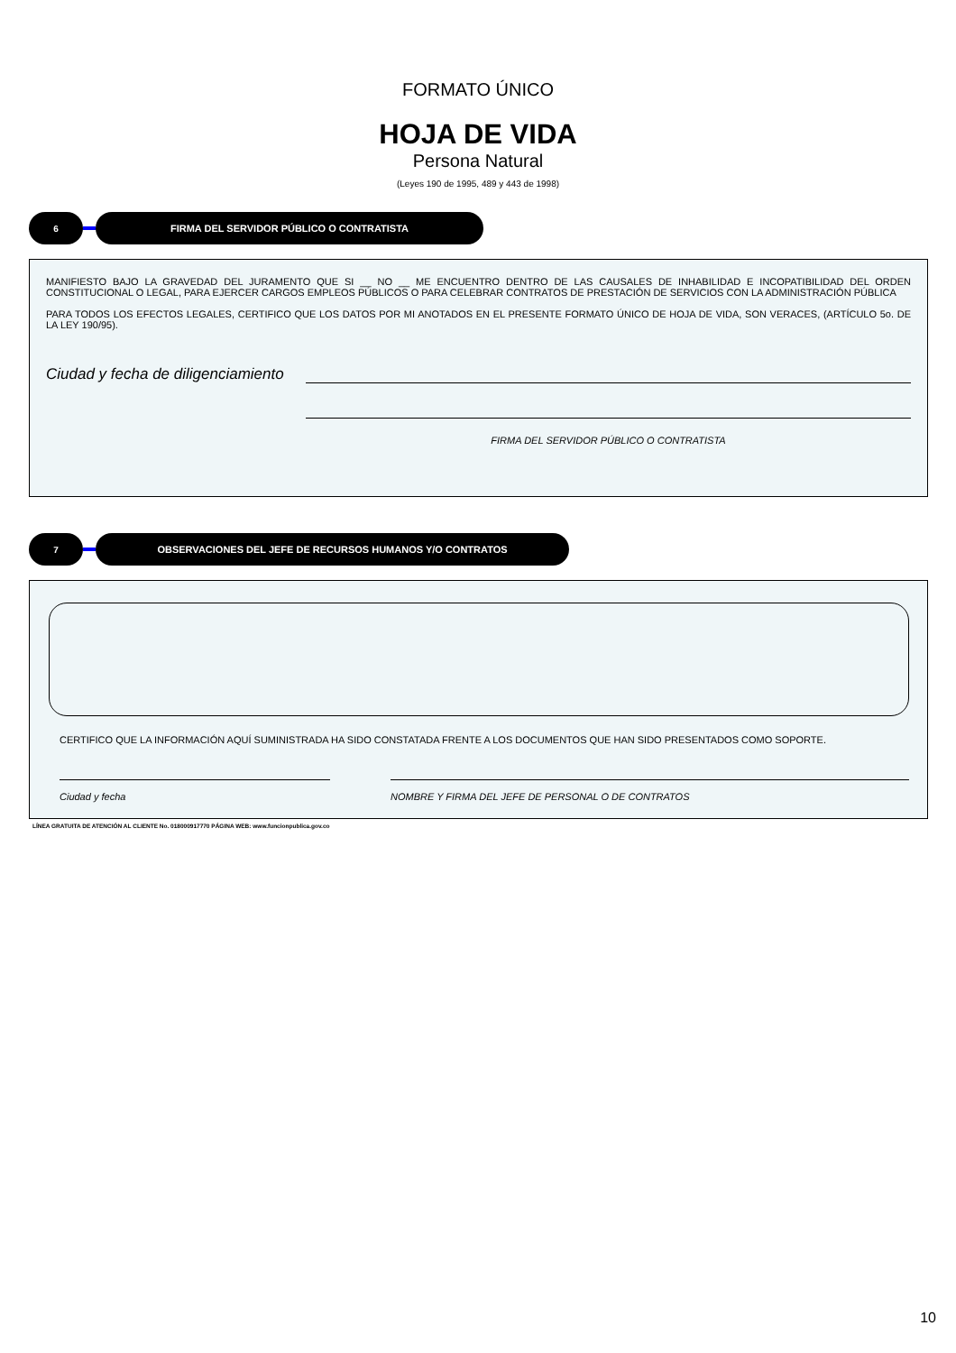FORMATO ÚNICO
HOJA DE VIDA
Persona Natural
(Leyes 190 de 1995, 489 y 443 de 1998)
6 FIRMA DEL SERVIDOR PÚBLICO O CONTRATISTA
MANIFIESTO BAJO LA GRAVEDAD DEL JURAMENTO QUE SI __ NO __ ME ENCUENTRO DENTRO DE LAS CAUSALES DE INHABILIDAD E INCOPATIBILIDAD DEL ORDEN CONSTITUCIONAL O LEGAL, PARA EJERCER CARGOS EMPLEOS PÚBLICOS O PARA CELEBRAR CONTRATOS DE PRESTACIÓN DE SERVICIOS CON LA ADMINISTRACIÓN PÚBLICA
PARA TODOS LOS EFECTOS LEGALES, CERTIFICO QUE LOS DATOS POR MI ANOTADOS EN EL PRESENTE FORMATO ÚNICO DE HOJA DE VIDA, SON VERACES, (ARTÍCULO 5o. DE LA LEY 190/95).
Ciudad y fecha de diligenciamiento
FIRMA DEL SERVIDOR PÚBLICO O CONTRATISTA
7 OBSERVACIONES DEL JEFE DE RECURSOS HUMANOS Y/O CONTRATOS
CERTIFICO QUE LA INFORMACIÓN AQUÍ SUMINISTRADA HA SIDO CONSTATADA FRENTE A LOS DOCUMENTOS QUE HAN SIDO PRESENTADOS COMO SOPORTE.
Ciudad y fecha NOMBRE Y FIRMA DEL JEFE DE PERSONAL O DE CONTRATOS
LÍNEA GRATUITA DE ATENCIÓN AL CLIENTE No. 018000917770 PÁGINA WEB: www.funcionpublica.gov.co
10